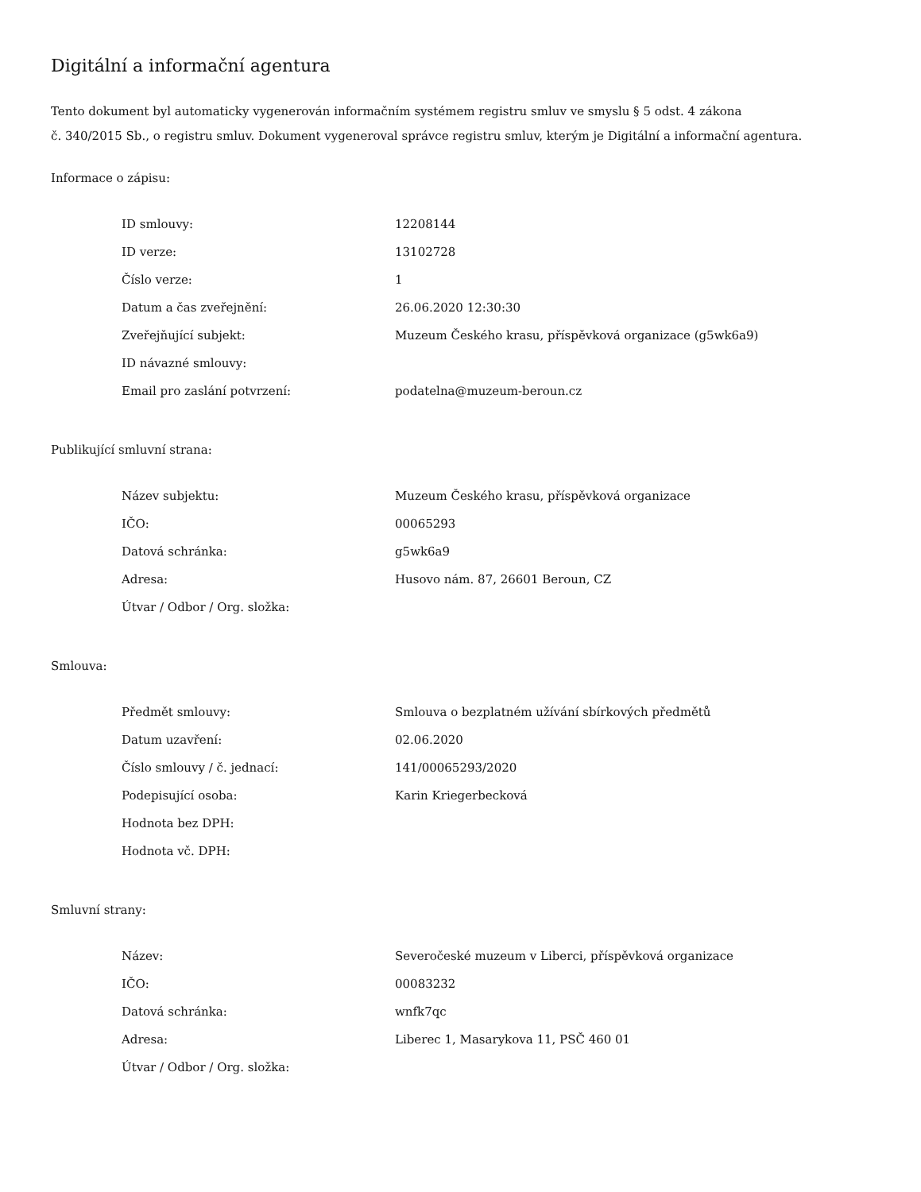Digitální a informační agentura
Tento dokument byl automaticky vygenerován informačním systémem registru smluv ve smyslu § 5 odst. 4 zákona
č. 340/2015 Sb., o registru smluv. Dokument vygeneroval správce registru smluv, kterým je Digitální a informační agentura.
Informace o zápisu:
| ID smlouvy: | 12208144 |
| ID verze: | 13102728 |
| Číslo verze: | 1 |
| Datum a čas zveřejnění: | 26.06.2020 12:30:30 |
| Zveřejňující subjekt: | Muzeum Českého krasu, příspěvková organizace (g5wk6a9) |
| ID návazné smlouvy: | |
| Email pro zaslání potvrzení: | podatelna@muzeum-beroun.cz |
Publikující smluvní strana:
| Název subjektu: | Muzeum Českého krasu, příspěvková organizace |
| IČO: | 00065293 |
| Datová schránka: | g5wk6a9 |
| Adresa: | Husovo nám. 87, 26601 Beroun, CZ |
| Útvar / Odbor / Org. složka: | |
Smlouva:
| Předmět smlouvy: | Smlouva o bezplatném užívání sbírkových předmětů |
| Datum uzavření: | 02.06.2020 |
| Číslo smlouvy / č. jednací: | 141/00065293/2020 |
| Podepisující osoba: | Karin Kriegerbecková |
| Hodnota bez DPH: | |
| Hodnota vč. DPH: | |
Smluvní strany:
| Název: | Severočeské muzeum v Liberci, příspěvková organizace |
| IČO: | 00083232 |
| Datová schránka: | wnfk7qc |
| Adresa: | Liberec 1, Masarykova 11, PSČ 460 01 |
| Útvar / Odbor / Org. složka: | |